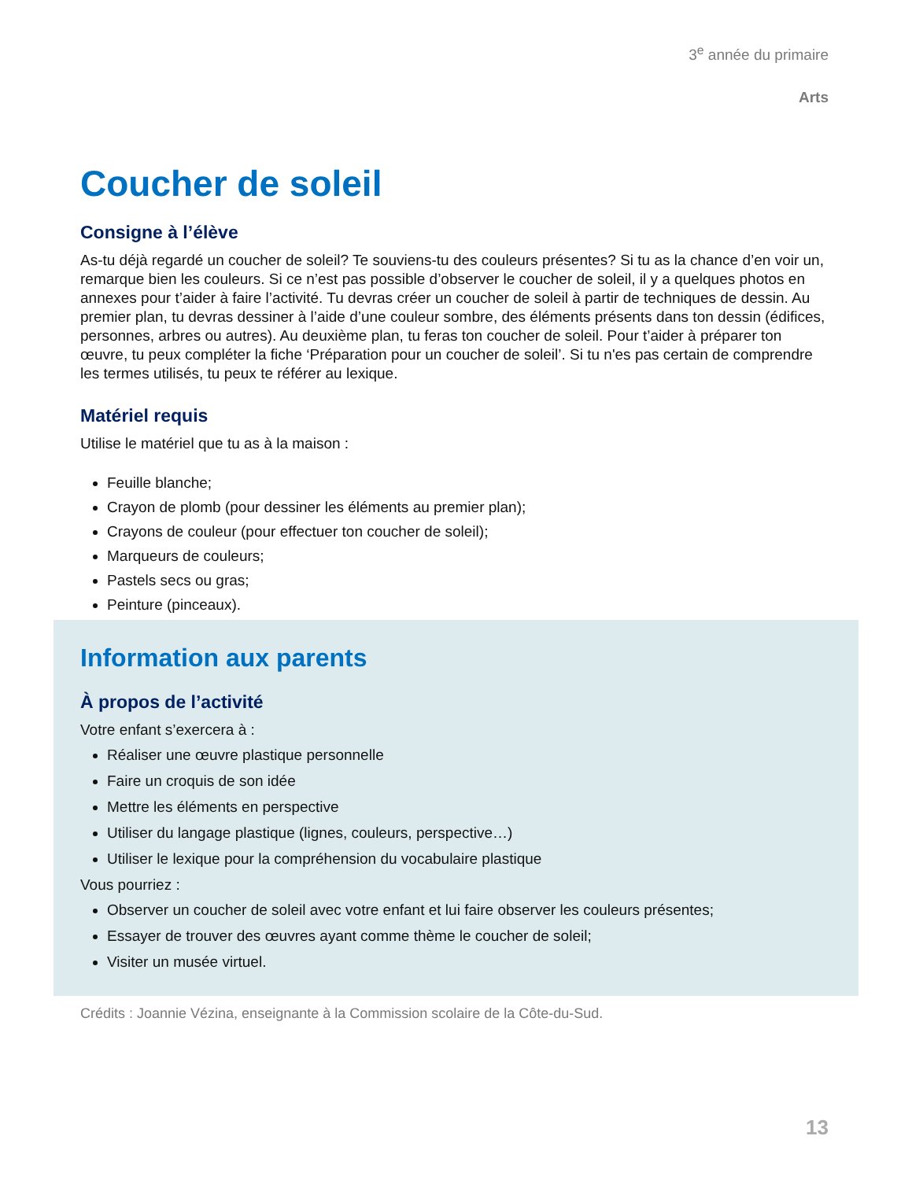3<sup>e</sup> année du primaire
Arts
Coucher de soleil
Consigne à l’élève
As-tu déjà regardé un coucher de soleil? Te souviens-tu des couleurs présentes? Si tu as la chance d’en voir un, remarque bien les couleurs. Si ce n’est pas possible d’observer le coucher de soleil, il y a quelques photos en annexes pour t’aider à faire l’activité. Tu devras créer un coucher de soleil à partir de techniques de dessin. Au premier plan, tu devras dessiner à l’aide d’une couleur sombre, des éléments présents dans ton dessin (édifices, personnes, arbres ou autres). Au deuxième plan, tu feras ton coucher de soleil. Pour t’aider à préparer ton œuvre, tu peux compléter la fiche ‘Préparation pour un coucher de soleil’. Si tu n'es pas certain de comprendre les termes utilisés, tu peux te référer au lexique.
Matériel requis
Utilise le matériel que tu as à la maison :
Feuille blanche;
Crayon de plomb (pour dessiner les éléments au premier plan);
Crayons de couleur (pour effectuer ton coucher de soleil);
Marqueurs de couleurs;
Pastels secs ou gras;
Peinture (pinceaux).
Information aux parents
À propos de l’activité
Votre enfant s’exercera à :
Réaliser une œuvre plastique personnelle
Faire un croquis de son idée
Mettre les éléments en perspective
Utiliser du langage plastique (lignes, couleurs, perspective…)
Utiliser le lexique pour la compréhension du vocabulaire plastique
Vous pourriez :
Observer un coucher de soleil avec votre enfant et lui faire observer les couleurs présentes;
Essayer de trouver des œuvres ayant comme thème le coucher de soleil;
Visiter un musée virtuel.
Crédits : Joannie Vézina, enseignante à la Commission scolaire de la Côte-du-Sud.
13